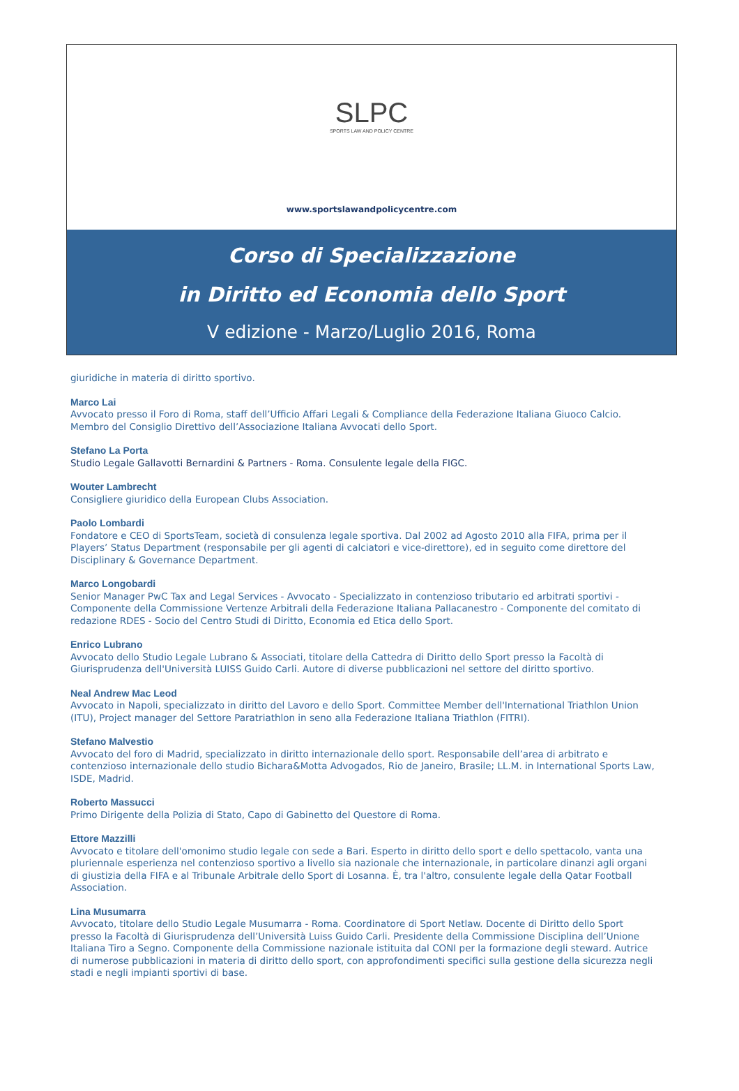SLPC
SPORTS LAW AND POLICY CENTRE
www.sportslawandpolicycentre.com
Corso di Specializzazione
in Diritto ed Economia dello Sport
V edizione - Marzo/Luglio 2016, Roma
giuridiche in materia di diritto sportivo.
Marco Lai
Avvocato presso il Foro di Roma, staff dell’Ufficio Affari Legali & Compliance della Federazione Italiana Giuoco Calcio. Membro del Consiglio Direttivo dell’Associazione Italiana Avvocati dello Sport.
Stefano La Porta
Studio Legale Gallavotti Bernardini & Partners - Roma. Consulente legale della FIGC.
Wouter Lambrecht
Consigliere giuridico della European Clubs Association.
Paolo Lombardi
Fondatore e CEO di SportsTeam, società di consulenza legale sportiva. Dal 2002 ad Agosto 2010 alla FIFA, prima per il Players’ Status Department (responsabile per gli agenti di calciatori e vice-direttore), ed in seguito come direttore del Disciplinary & Governance Department.
Marco Longobardi
Senior Manager PwC Tax and Legal Services - Avvocato - Specializzato in contenzioso tributario ed arbitrati sportivi - Componente della Commissione Vertenze Arbitrali della Federazione Italiana Pallacanestro - Componente del comitato di redazione RDES - Socio del Centro Studi di Diritto, Economia ed Etica dello Sport.
Enrico Lubrano
Avvocato dello Studio Legale Lubrano & Associati, titolare della Cattedra di Diritto dello Sport presso la Facoltà di Giurisprudenza dell'Università LUISS Guido Carli. Autore di diverse pubblicazioni nel settore del diritto sportivo.
Neal Andrew Mac Leod
Avvocato in Napoli, specializzato in diritto del Lavoro e dello Sport. Committee Member dell'International Triathlon Union (ITU), Project manager del Settore Paratriathlon in seno alla Federazione Italiana Triathlon (FITRI).
Stefano Malvestio
Avvocato del foro di Madrid, specializzato in diritto internazionale dello sport. Responsabile dell’area di arbitrato e contenzioso internazionale dello studio Bichara&Motta Advogados, Rio de Janeiro, Brasile; LL.M. in International Sports Law, ISDE, Madrid.
Roberto Massucci
Primo Dirigente della Polizia di Stato, Capo di Gabinetto del Questore di Roma.
Ettore Mazzilli
Avvocato e titolare dell'omonimo studio legale con sede a Bari. Esperto in diritto dello sport e dello spettacolo, vanta una pluriennale esperienza nel contenzioso sportivo a livello sia nazionale che internazionale, in particolare dinanzi agli organi di giustizia della FIFA e al Tribunale Arbitrale dello Sport di Losanna. È, tra l'altro, consulente legale della Qatar Football Association.
Lina Musumarra
Avvocato, titolare dello Studio Legale Musumarra - Roma. Coordinatore di Sport Netlaw. Docente di Diritto dello Sport presso la Facoltà di Giurisprudenza dell’Università Luiss Guido Carli. Presidente della Commissione Disciplina dell’Unione Italiana Tiro a Segno. Componente della Commissione nazionale istituita dal CONI per la formazione degli steward. Autrice di numerose pubblicazioni in materia di diritto dello sport, con approfondimenti specifici sulla gestione della sicurezza negli stadi e negli impianti sportivi di base.